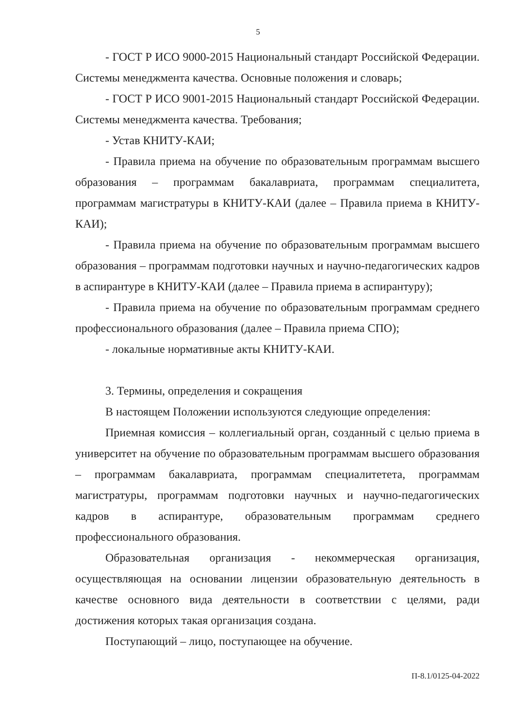5
- ГОСТ Р ИСО 9000-2015 Национальный стандарт Российской Федерации. Системы менеджмента качества. Основные положения и словарь;
- ГОСТ Р ИСО 9001-2015 Национальный стандарт Российской Федерации. Системы менеджмента качества. Требования;
- Устав КНИТУ-КАИ;
- Правила приема на обучение по образовательным программам высшего образования – программам бакалавриата, программам специалитета, программам магистратуры в КНИТУ-КАИ (далее – Правила приема в КНИТУ-КАИ);
- Правила приема на обучение по образовательным программам высшего образования – программам подготовки научных и научно-педагогических кадров в аспирантуре в КНИТУ-КАИ (далее – Правила приема в аспирантуру);
- Правила приема на обучение по образовательным программам среднего профессионального образования (далее – Правила приема СПО);
- локальные нормативные акты КНИТУ-КАИ.
3. Термины, определения и сокращения
В настоящем Положении используются следующие определения:
Приемная комиссия – коллегиальный орган, созданный с целью приема в университет на обучение по образовательным программам высшего образования – программам бакалавриата, программам специалитетета, программам магистратуры, программам подготовки научных и научно-педагогических кадров в аспирантуре, образовательным программам среднего профессионального образования.
Образовательная организация - некоммерческая организация, осуществляющая на основании лицензии образовательную деятельность в качестве основного вида деятельности в соответствии с целями, ради достижения которых такая организация создана.
Поступающий – лицо, поступающее на обучение.
П-8.1/0125-04-2022